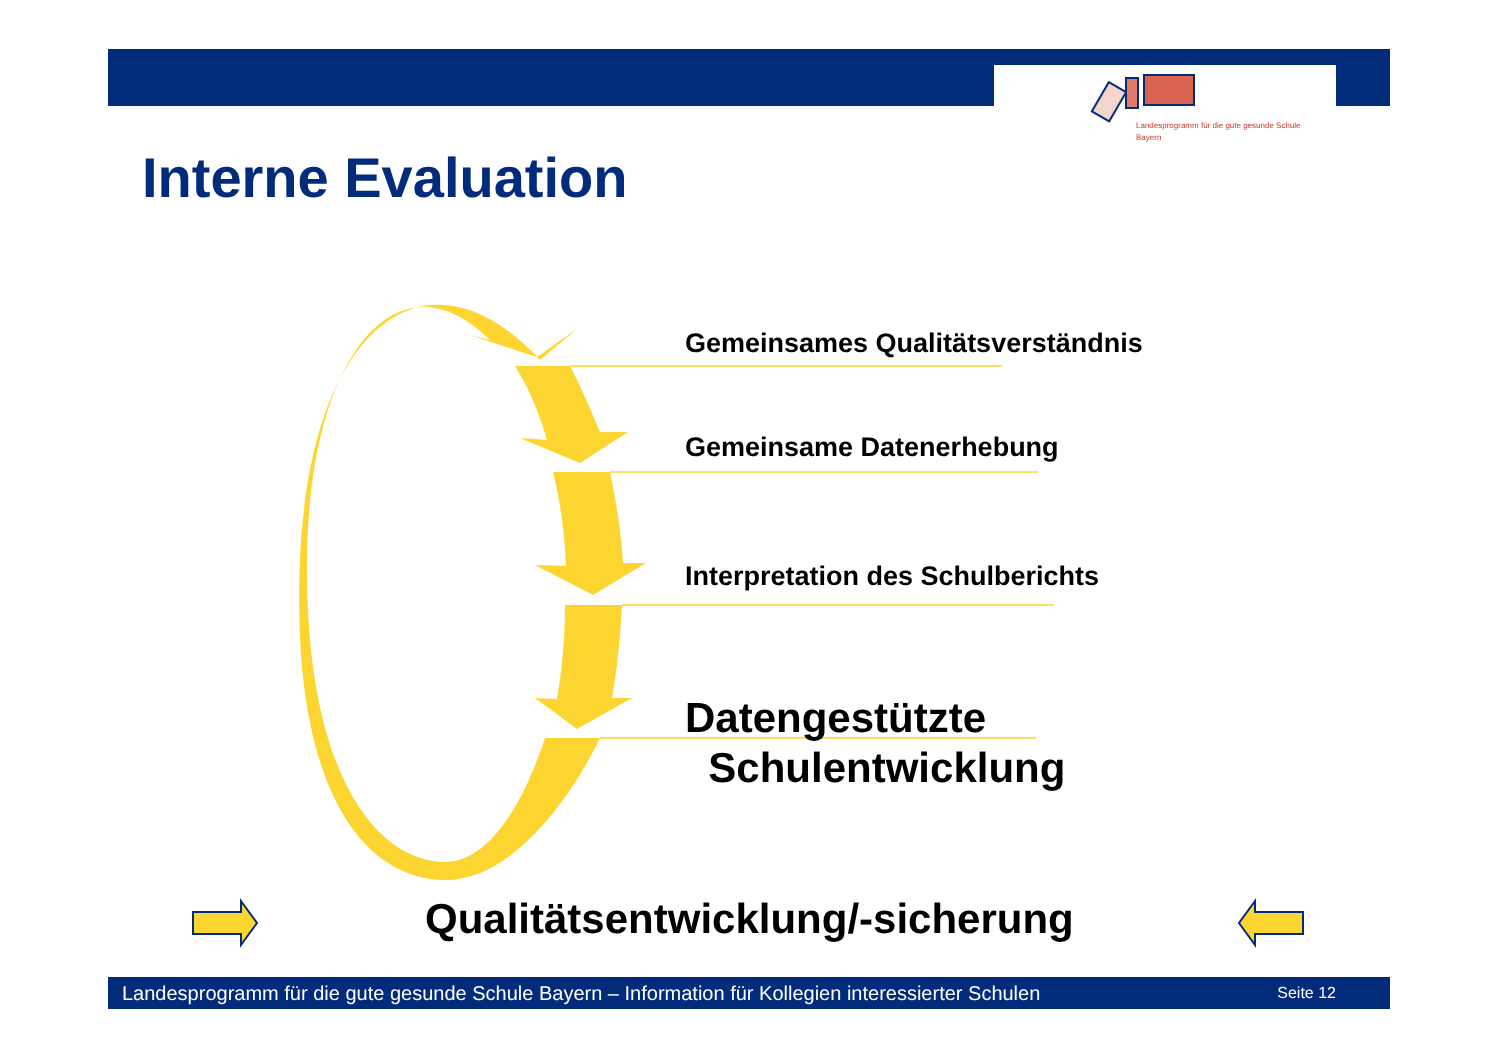Landesprogramm für die gute gesunde Schule Bayern
Interne Evaluation
Gemeinsames Qualitätsverständnis
Gemeinsame Datenerhebung
Interpretation des Schulberichts
Datengestützte
Schulentwicklung
Qualitätsentwicklung/-sicherung
Landesprogramm für die gute gesunde Schule Bayern – Information für Kollegien interessierter Schulen Seite 12